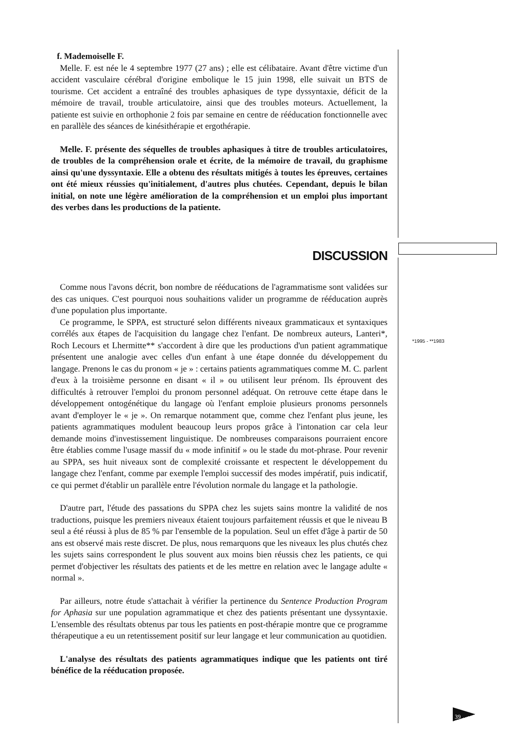f. Mademoiselle F.
Melle. F. est née le 4 septembre 1977 (27 ans) ; elle est célibataire. Avant d'être victime d'un accident vasculaire cérébral d'origine embolique le 15 juin 1998, elle suivait un BTS de tourisme. Cet accident a entraîné des troubles aphasiques de type dyssyntaxie, déficit de la mémoire de travail, trouble articulatoire, ainsi que des troubles moteurs. Actuellement, la patiente est suivie en orthophonie 2 fois par semaine en centre de rééducation fonctionnelle avec en parallèle des séances de kinésithérapie et ergothérapie.
Melle. F. présente des séquelles de troubles aphasiques à titre de troubles articulatoires, de troubles de la compréhension orale et écrite, de la mémoire de travail, du graphisme ainsi qu'une dyssyntaxie. Elle a obtenu des résultats mitigés à toutes les épreuves, certaines ont été mieux réussies qu'initialement, d'autres plus chutées. Cependant, depuis le bilan initial, on note une légère amélioration de la compréhension et un emploi plus important des verbes dans les productions de la patiente.
DISCUSSION
Comme nous l'avons décrit, bon nombre de rééducations de l'agrammatisme sont validées sur des cas uniques. C'est pourquoi nous souhaitions valider un programme de rééducation auprès d'une population plus importante.
Ce programme, le SPPA, est structuré selon différents niveaux grammaticaux et syntaxiques corrélés aux étapes de l'acquisition du langage chez l'enfant. De nombreux auteurs, Lanteri*, Roch Lecours et Lhermitte** s'accordent à dire que les productions d'un patient agrammatique présentent une analogie avec celles d'un enfant à une étape donnée du développement du langage. Prenons le cas du pronom « je » : certains patients agrammatiques comme M. C. parlent d'eux à la troisième personne en disant « il » ou utilisent leur prénom. Ils éprouvent des difficultés à retrouver l'emploi du pronom personnel adéquat. On retrouve cette étape dans le développement ontogénétique du langage où l'enfant emploie plusieurs pronoms personnels avant d'employer le « je ». On remarque notamment que, comme chez l'enfant plus jeune, les patients agrammatiques modulent beaucoup leurs propos grâce à l'intonation car cela leur demande moins d'investissement linguistique. De nombreuses comparaisons pourraient encore être établies comme l'usage massif du « mode infinitif » ou le stade du mot-phrase. Pour revenir au SPPA, ses huit niveaux sont de complexité croissante et respectent le développement du langage chez l'enfant, comme par exemple l'emploi successif des modes impératif, puis indicatif, ce qui permet d'établir un parallèle entre l'évolution normale du langage et la pathologie.
D'autre part, l'étude des passations du SPPA chez les sujets sains montre la validité de nos traductions, puisque les premiers niveaux étaient toujours parfaitement réussis et que le niveau B seul a été réussi à plus de 85 % par l'ensemble de la population. Seul un effet d'âge à partir de 50 ans est observé mais reste discret. De plus, nous remarquons que les niveaux les plus chutés chez les sujets sains correspondent le plus souvent aux moins bien réussis chez les patients, ce qui permet d'objectiver les résultats des patients et de les mettre en relation avec le langage adulte « normal ».
Par ailleurs, notre étude s'attachait à vérifier la pertinence du Sentence Production Program for Aphasia sur une population agrammatique et chez des patients présentant une dyssyntaxie. L'ensemble des résultats obtenus par tous les patients en post-thérapie montre que ce programme thérapeutique a eu un retentissement positif sur leur langage et leur communication au quotidien.
L'analyse des résultats des patients agrammatiques indique que les patients ont tiré bénéfice de la rééducation proposée.
*1995 - **1983
39